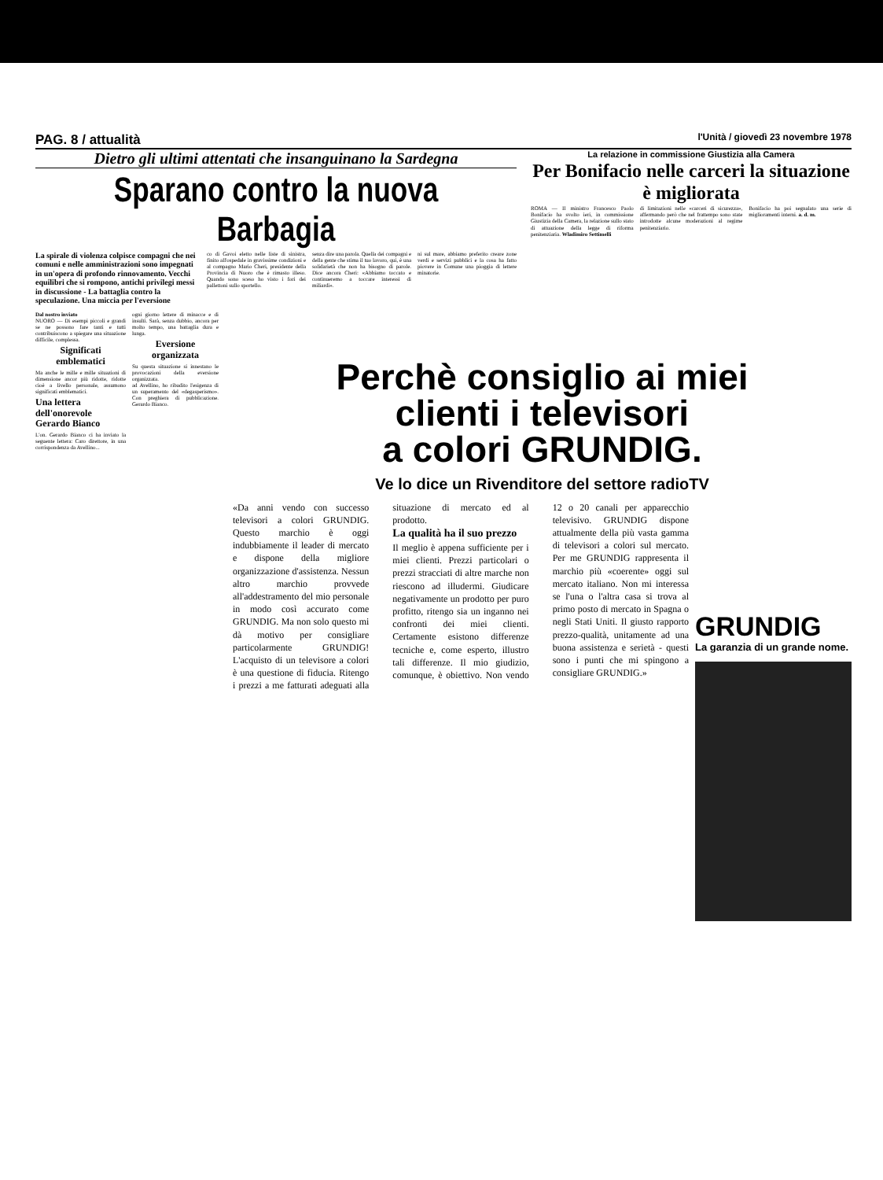PAG. 8 / attualità l'Unità / giovedì 23 novembre 1978
Dietro gli ultimi attentati che insanguinano la Sardegna
Sparano contro la nuova Barbagia
La spirale di violenza colpisce compagni che nei comuni e nelle amministrazioni sono impegnati in un'opera di profondo rinnovamento. Vecchi equilibri che si rompono, antichi privilegi messi in discussione - La battaglia contro la speculazione. Una miccia per l'eversione
co di Gavoi eletto nelle liste di sinistra, finito all'ospedale in gravissime condizioni e al compagno Mario Cheri, presidente della Provincia di Nuoro che è rimasto illeso. Quando sono sceso ho visto i fori dei pallettoni sullo sportello.
senza dire una parola. Quella dei compagni e della gente che stima il tuo lavoro, qui, è una solidarietà che non ha bisogno di parole. Dice ancora Cheri: «Abbiamo toccato e continueremo a toccare interessi di miliardi».
ni sul mare, abbiamo preferito creare zone verdi e servizi pubblici e la cosa ha fatto piovere in Comune una pioggia di lettere minatorie.
La relazione in commissione Giustizia alla Camera
Per Bonifacio nelle carceri la situazione è migliorata
ROMA — Il ministro Francesco Paolo Bonifacio ha svolto ieri, in commissione Giustizia della Camera, la relazione sullo stato di attuazione della legge di riforma penitenziaria. Wladimiro Settimelli
di limitazioni nelle «carceri di sicurezza», affermando però che nel frattempo sono state introdotte alcune moderazioni al regime penitenziario.
Bonifacio ha poi segnalato una serie di miglioramenti interni. a. d. m.
Dal nostro inviato
NUORO — Di esempi piccoli e grandi se ne possono fare tanti e tutti contribuiscono a spiegare una situazione difficile, complessa.
Significati emblematici
Ma anche le mille e mille situazioni di dimensione ancor più ridotte, ridotte cioè a livello personale, assumono significati emblematici.
Una lettera dell'onorevole Gerardo Bianco
L'on. Gerardo Bianco ci ha inviato la seguente lettera: Caro direttore, in una corrispondenza da Avellino...
ogni giorno lettere di minacce e di insulti. Sarà, senza dubbio, ancora per molto tempo, una battaglia dura e lunga.
Eversione organizzata
Su questa situazione si innestano le provocazioni della eversione organizzata.
ad Avellino, ho ribadito l'esigenza di un superamento del «degasperismo». Con preghiera di pubblicazione. Gerardo Bianco.
Perchè consiglio ai miei
clienti i televisori
a colori GRUNDIG.
Ve lo dice un Rivenditore del settore radioTV
«Da anni vendo con successo televisori a colori GRUNDIG. Questo marchio è oggi indubbiamente il leader di mercato e dispone della migliore organizzazione d'assistenza. Nessun altro marchio provvede all'addestramento del mio personale in modo così accurato come GRUNDIG. Ma non solo questo mi dà motivo per consigliare particolarmente GRUNDIG! L'acquisto di un televisore a colori è una questione di fiducia. Ritengo i prezzi a me fatturati adeguati alla situazione di mercato ed al prodotto.
La qualità ha il suo prezzo
Il meglio è appena sufficiente per i miei clienti. Prezzi particolari o prezzi stracciati di altre marche non riescono ad illudermi. Giudicare negativamente un prodotto per puro profitto, ritengo sia un inganno nei confronti dei miei clienti. Certamente esistono differenze tecniche e, come esperto, illustro tali differenze. Il mio giudizio, comunque, è obiettivo. Non vendo 12 o 20 canali per apparecchio televisivo. GRUNDIG dispone attualmente della più vasta gamma di televisori a colori sul mercato. Per me GRUNDIG rappresenta il marchio più «coerente» oggi sul mercato italiano. Non mi interessa se l'una o l'altra casa si trova al primo posto di mercato in Spagna o negli Stati Uniti. Il giusto rapporto prezzo-qualità, unitamente ad una buona assistenza e serietà - questi sono i punti che mi spingono a consigliare GRUNDIG.»
GRUNDIG
La garanzia di un grande nome.